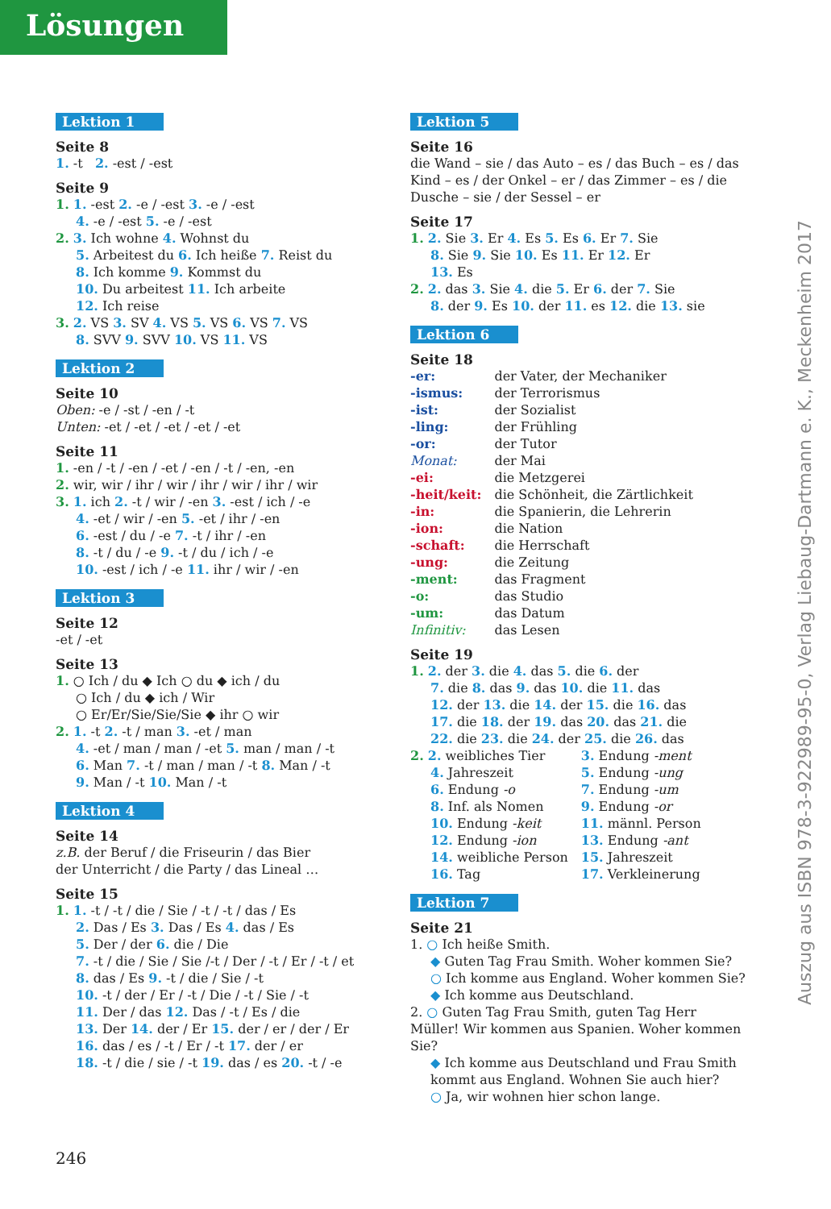Lösungen
Lektion 1
Seite 8
1. -t 2. -est / -est
Seite 9
1. 1. -est 2. -e / -est 3. -e / -est
4. -e / -est 5. -e / -est
2. 3. Ich wohne 4. Wohnst du
5. Arbeitest du 6. Ich heiße 7. Reist du
8. Ich komme 9. Kommst du
10. Du arbeitest 11. Ich arbeite
12. Ich reise
3. 2. VS 3. SV 4. VS 5. VS 6. VS 7. VS
8. SVV 9. SVV 10. VS 11. VS
Lektion 2
Seite 10
Oben: -e / -st / -en / -t
Unten: -et / -et / -et / -et / -et
Seite 11
1. -en / -t / -en / -et / -en / -t / -en, -en
2. wir, wir / ihr / wir / ihr / wir / ihr / wir
3. 1. ich 2. -t / wir / -en 3. -est / ich / -e
4. -et / wir / -en 5. -et / ihr / -en
6. -est / du / -e 7. -t / ihr / -en
8. -t / du / -e 9. -t / du / ich / -e
10. -est / ich / -e 11. ihr / wir / -en
Lektion 3
Seite 12
-et / -et
Seite 13
1. ○ Ich / du ◆ Ich ○ du ◆ ich / du
○ Ich / du ◆ ich / Wir
○ Er/Er/Sie/Sie/Sie ◆ ihr ○ wir
2. 1. -t 2. -t / man 3. -et / man
4. -et / man / man / -et 5. man / man / -t
6. Man 7. -t / man / man / -t 8. Man / -t
9. Man / -t 10. Man / -t
Lektion 4
Seite 14
z.B. der Beruf / die Friseurin / das Bier
der Unterricht / die Party / das Lineal …
Seite 15
1. 1. -t / -t / die / Sie / -t / -t / das / Es
2. Das / Es 3. Das / Es 4. das / Es
5. Der / der 6. die / Die
7. -t / die / Sie / Sie /-t / Der / -t / Er / -t / et
8. das / Es 9. -t / die / Sie / -t
10. -t / der / Er / -t / Die / -t / Sie / -t
11. Der / das 12. Das / -t / Es / die
13. Der 14. der / Er 15. der / er / der / Er
16. das / es / -t / Er / -t 17. der / er
18. -t / die / sie / -t 19. das / es 20. -t / -e
Lektion 5
Seite 16
die Wand – sie / das Auto – es / das Buch – es / das Kind – es / der Onkel – er / das Zimmer – es / die Dusche – sie / der Sessel – er
Seite 17
1. 2. Sie 3. Er 4. Es 5. Es 6. Er 7. Sie
8. Sie 9. Sie 10. Es 11. Er 12. Er
13. Es
2. 2. das 3. Sie 4. die 5. Er 6. der 7. Sie
8. der 9. Es 10. der 11. es 12. die 13. sie
Lektion 6
Seite 18
| -er: | der Vater, der Mechaniker |
| -ismus: | der Terrorismus |
| -ist: | der Sozialist |
| -ling: | der Frühling |
| -or: | der Tutor |
| Monat: | der Mai |
| -ei: | die Metzgerei |
| -heit/keit: | die Schönheit, die Zärtlichkeit |
| -in: | die Spanierin, die Lehrerin |
| -ion: | die Nation |
| -schaft: | die Herrschaft |
| -ung: | die Zeitung |
| -ment: | das Fragment |
| -o: | das Studio |
| -um: | das Datum |
| Infinitiv: | das Lesen |
Seite 19
1. 2. der 3. die 4. das 5. die 6. der
7. die 8. das 9. das 10. die 11. das
12. der 13. die 14. der 15. die 16. das
17. die 18. der 19. das 20. das 21. die
22. die 23. die 24. der 25. die 26. das
| 2. 2. weibliches Tier | 3. Endung -ment |
| 4. Jahreszeit | 5. Endung -ung |
| 6. Endung -o | 7. Endung -um |
| 8. Inf. als Nomen | 9. Endung -or |
| 10. Endung -keit | 11. männl. Person |
| 12. Endung -ion | 13. Endung -ant |
| 14. weibliche Person | 15. Jahreszeit |
| 16. Tag | 17. Verkleinerung |
Lektion 7
Seite 21
1. ○ Ich heiße Smith.
◆ Guten Tag Frau Smith. Woher kommen Sie?
○ Ich komme aus England. Woher kommen Sie?
◆ Ich komme aus Deutschland.
2. ○ Guten Tag Frau Smith, guten Tag Herr Müller! Wir kommen aus Spanien. Woher kommen Sie?
◆ Ich komme aus Deutschland und Frau Smith kommt aus England. Wohnen Sie auch hier?
○ Ja, wir wohnen hier schon lange.
Auszug aus ISBN 978-3-922989-95-0, Verlag Liebaug-Dartmann e. K., Meckenheim 2017
246